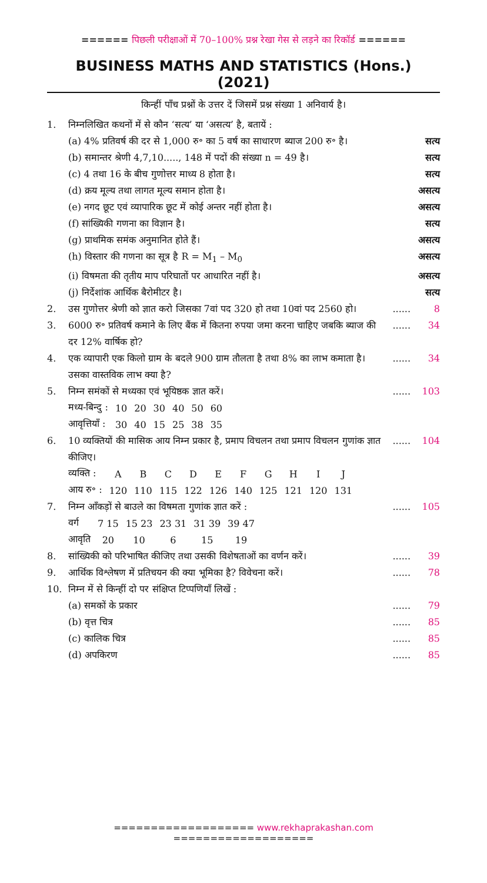====== पिछली परीक्षाओं में 70–100% प्रश्न रेखा गेस से लड़ने का रिकॉर्ड ======
BUSINESS MATHS AND STATISTICS (Hons.) (2021)
किन्हीं पाँच प्रश्नों के उत्तर दें जिसमें प्रश्न संख्या 1 अनिवार्य है।
1. निम्नलिखित कथनों में से कौन ‘सत्य’ या ‘असत्य’ है, बतायें :
(a) 4% प्रतिवर्ष की दर से 1,000 रु॰ का 5 वर्ष का साधारण ब्याज 200 रु॰ है।
सत्य
(b) समान्तर श्रेणी 4,7,10....., 148 में पदों की संख्या n = 49 है।
सत्य
(c) 4 तथा 16 के बीच गुणोत्तर माध्य 8 होता है।
सत्य
(d) क्रय मूल्य तथा लागत मूल्य समान होता है।
असत्य
(e) नगद छूट एवं व्यापारिक छूट में कोई अन्तर नहीं होता है।
असत्य
(f) सांख्यिकी गणना का विज्ञान है।
सत्य
(g) प्राथमिक समंक अनुमानित होते हैं।
असत्य
(h) विस्तार की गणना का सूत्र है R = M<sub>1</sub> – M<sub>0</sub>
असत्य
(i) विषमता की तृतीय माप परिघातों पर आधारित नहीं है।
असत्य
(j) निर्देशांक आर्थिक बैरोमीटर है।
सत्य
2. उस गुणोत्तर श्रेणी को ज्ञात करो जिसका 7वां पद 320 हो तथा 10वां पद 2560 हो।
......
8
3. 6000 रु॰ प्रतिवर्ष कमाने के लिए बैंक में कितना रुपया जमा करना चाहिए जबकि ब्याज की दर 12% वार्षिक हो?
......
34
4. एक व्यापारी एक किलो ग्राम के बदले 900 ग्राम तौलता है तथा 8% का लाभ कमाता है। उसका वास्तविक लाभ क्या है?
......
34
5. निम्न समंकों से मध्यका एवं भूयिष्ठक ज्ञात करें।
......
103
| मध्य-बिन्दु : | 10 | 20 | 30 | 40 | 50 | 60 |
| आवृत्तियाँ : | 30 | 40 | 15 | 25 | 38 | 35 |
6. 10 व्यक्तियों की मासिक आय निम्न प्रकार है, प्रमाप विचलन तथा प्रमाप विचलन गुणांक ज्ञात कीजिए।
......
104
| व्यक्ति : | A | B | C | D | E | F | G | H | I | J |
| आय रु॰ : | 120 | 110 | 115 | 122 | 126 | 140 | 125 | 121 | 120 | 131 |
7. निम्न आँकड़ों से बाउले का विषमता गुणांक ज्ञात करें :
......
105
| वर्ग | 7 15 | 15 23 | 23 31 | 31 39 | 39 47 |
| आवृति | 20 | 10 | 6 | 15 | 19 |
8. सांख्यिकी को परिभाषित कीजिए तथा उसकी विशेषताओं का वर्णन करें।
......
39
9. आर्थिक विश्लेषण में प्रतिचयन की क्या भूमिका है? विवेचना करें।
......
78
10. निम्न में से किन्हीं दो पर संक्षिप्त टिप्पणियाँ लिखें :
(a) समकों के प्रकार ......
79
(b) वृत्त चित्र ......
85
(c) कालिक चित्र ......
85
(d) अपकिरण ......
85
=================== www.rekhaprakashan.com ===================